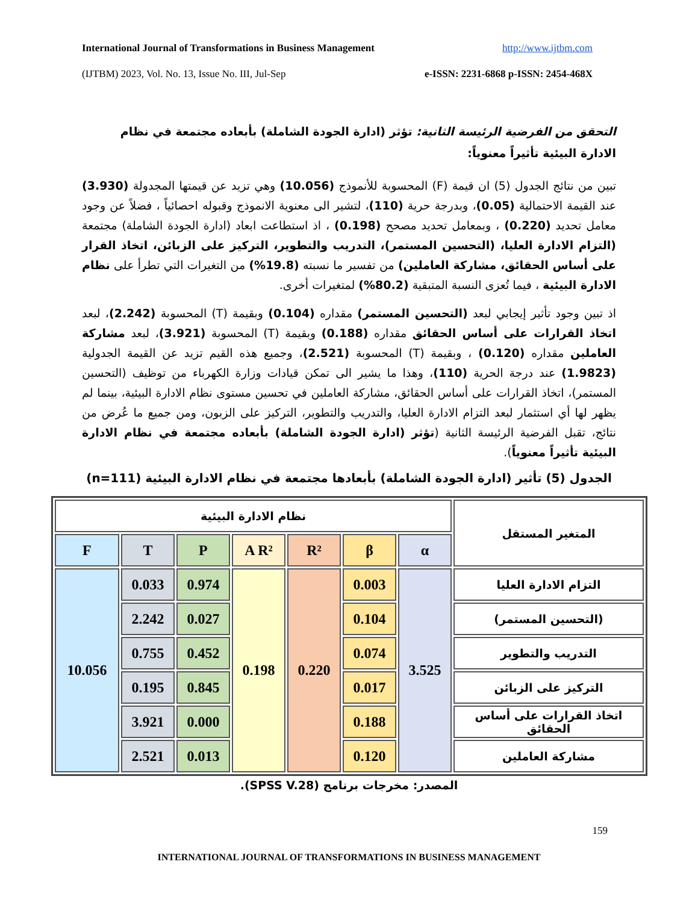International Journal of Transformations in Business Management http://www.ijtbm.com
(IJTBM) 2023, Vol. No. 13, Issue No. III, Jul-Sep e-ISSN: 2231-6868 p-ISSN: 2454-468X
التحقق من الفرضية الرئيسة الثانية: تؤثر (ادارة الجودة الشاملة) بأبعاده مجتمعة في نظام الادارة البيئية تأثيراً معنوياً:
تبين من نتائج الجدول (5) ان قيمة (F) المحسوبة للأنموذج (10.056) وهي تزيد عن قيمتها المجدولة (3.930) عند القيمة الاحتمالية (0.05)، وبدرجة حرية (110)، لتشير الى معنوية الانموذج وقبوله احصائياً ، فضلاً عن وجود معامل تحديد (0.220) ، وبمعامل تحديد مصحح (0.198) ، اذ استطاعت ابعاد (ادارة الجودة الشاملة) مجتمعة (التزام الادارة العليا، (التحسين المستمر)، التدريب والتطوير، التركيز على الزبائن، اتخاذ القرار على أساس الحقائق، مشاركة العاملين) من تفسير ما نسبته (19.8%) من التغيرات التي تطرأ على نظام الادارة البيئية ، فيما تُعزى النسبة المتبقية (80.2%) لمتغيرات أخرى.
اذ تبين وجود تأثير إيجابي لبعد (التحسين المستمر) مقداره (0.104) وبقيمة (T) المحسوبة (2.242)، لبعد اتخاذ القرارات على أساس الحقائق مقداره (0.188) وبقيمة (T) المحسوبة (3.921)، لبعد مشاركة العاملين مقداره (0.120) ، وبقيمة (T) المحسوبة (2.521)، وجميع هذه القيم تزيد عن القيمة الجدولية (1.9823) عند درجة الحرية (110)، وهذا ما يشير الى تمكن قيادات وزارة الكهرباء من توظيف (التحسين المستمر)، اتخاذ القرارات على أساس الحقائق، مشاركة العاملين في تحسين مستوى نظام الادارة البيئية، بينما لم يظهر لها أي استثمار لبعد التزام الادارة العليا، والتدريب والتطوير، التركيز على الزبون، ومن جميع ما عُرض من نتائج، تقبل الفرضية الرئيسة الثانية (تؤثر (ادارة الجودة الشاملة) بأبعاده مجتمعة في نظام الادارة البيئية تأثيراً معنوياً).
الجدول (5) تأثير (ادارة الجودة الشاملة) بأبعادها مجتمعة في نظام الادارة البيئية (n=111)
| المتغير المستقل | نظام الادارة البيئية | | | | | | |
| --- | --- | --- | --- | --- | --- | --- | --- |
| | α | β | R² | A R² | P | T | F |
| التزام الادارة العليا | 3.525 | 0.003 | 0.220 | 0.198 | 0.974 | 0.033 | 10.056 |
| (التحسين المستمر) | | 0.104 | | | 0.027 | 2.242 | |
| التدريب والتطوير | | 0.074 | | | 0.452 | 0.755 | |
| التركيز على الزبائن | | 0.017 | | | 0.845 | 0.195 | |
| اتخاذ القرارات على أساس الحقائق | | 0.188 | | | 0.000 | 3.921 | |
| مشاركة العاملين | | 0.120 | | | 0.013 | 2.521 | |
المصدر: مخرجات برنامج (SPSS V.28).
159
INTERNATIONAL JOURNAL OF TRANSFORMATIONS IN BUSINESS MANAGEMENT